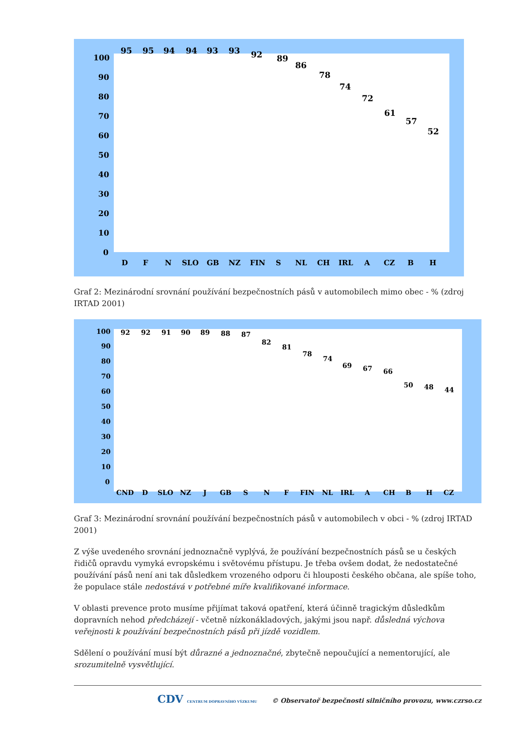100
90
80
70
60
50
40
30
20
10
0
D
F
N
SLO
GB
NZ
FIN
S
NL
CH
IRL
A
CZ
B
H
95
95
94
94
93
93
92
89
86
78
74
72
61
57
52
Graf 2: Mezinárodní srovnání používání bezpečnostních pásů v automobilech mimo obec - % (zdroj IRTAD 2001)
100
90
80
70
60
50
40
30
20
10
0
CND
D
SLO
NZ
J
GB
S
N
F
FIN
NL
IRL
A
CH
B
H
CZ
92
92
91
90
89
88
87
82
81
78
74
69
67
66
50
48
44
Graf 3: Mezinárodní srovnání používání bezpečnostních pásů v automobilech v obci - % (zdroj IRTAD 2001)
Z výše uvedeného srovnání jednoznačně vyplývá, že používání bezpečnostních pásů se u českých řidičů opravdu vymyká evropskému i světovému přístupu. Je třeba ovšem dodat, že nedostatečné používání pásů není ani tak důsledkem vrozeného odporu či hlouposti českého občana, ale spíše toho, že populace stále nedostává v potřebné míře kvalifikované informace.
V oblasti prevence proto musíme přijímat taková opatření, která účinně tragickým důsledkům dopravních nehod předcházejí - včetně nízkonákladových, jakými jsou např. důsledná výchova veřejnosti k používání bezpečnostních pásů při jízdě vozidlem.
Sdělení o používání musí být důrazné a jednoznačné, zbytečně nepoučující a nementorující, ale srozumitelně vysvětlující.
CDV CENTRUM DOPRAVNÍHO VÝZKUMU © Observatoř bezpečnosti silničního provozu, www.czrso.cz